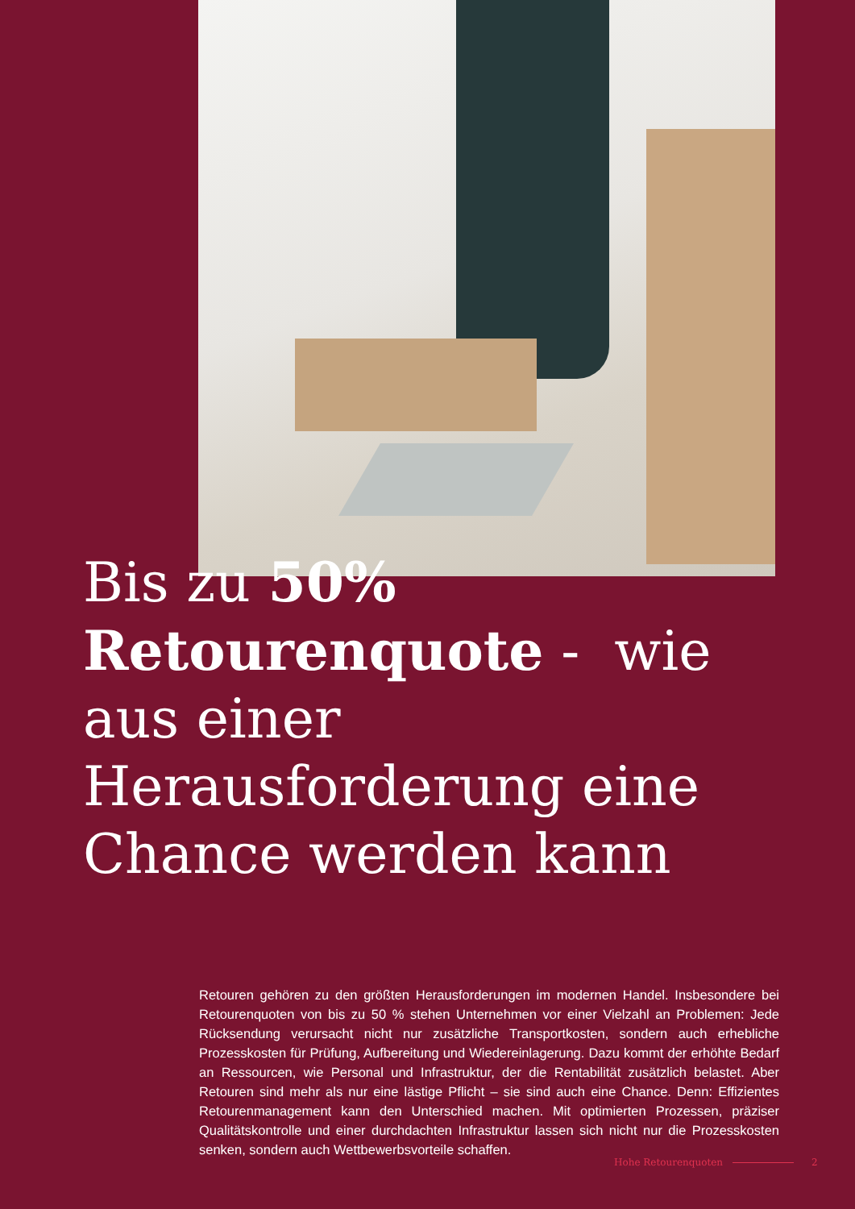Bis zu 50% Retourenquote - wie aus einer Herausforderung eine Chance werden kann
Retouren gehören zu den größten Herausforderungen im modernen Handel. Insbesondere bei Retourenquoten von bis zu 50 % stehen Unternehmen vor einer Vielzahl an Problemen: Jede Rücksendung verursacht nicht nur zusätzliche Transportkosten, sondern auch erhebliche Prozesskosten für Prüfung, Aufbereitung und Wiedereinlagerung. Dazu kommt der erhöhte Bedarf an Ressourcen, wie Personal und Infrastruktur, der die Rentabilität zusätzlich belastet. Aber Retouren sind mehr als nur eine lästige Pflicht – sie sind auch eine Chance. Denn: Effizientes Retourenmanagement kann den Unterschied machen. Mit optimierten Prozessen, präziser Qualitätskontrolle und einer durchdachten Infrastruktur lassen sich nicht nur die Prozesskosten senken, sondern auch Wettbewerbsvorteile schaffen.
Hohe Retourenquoten 2